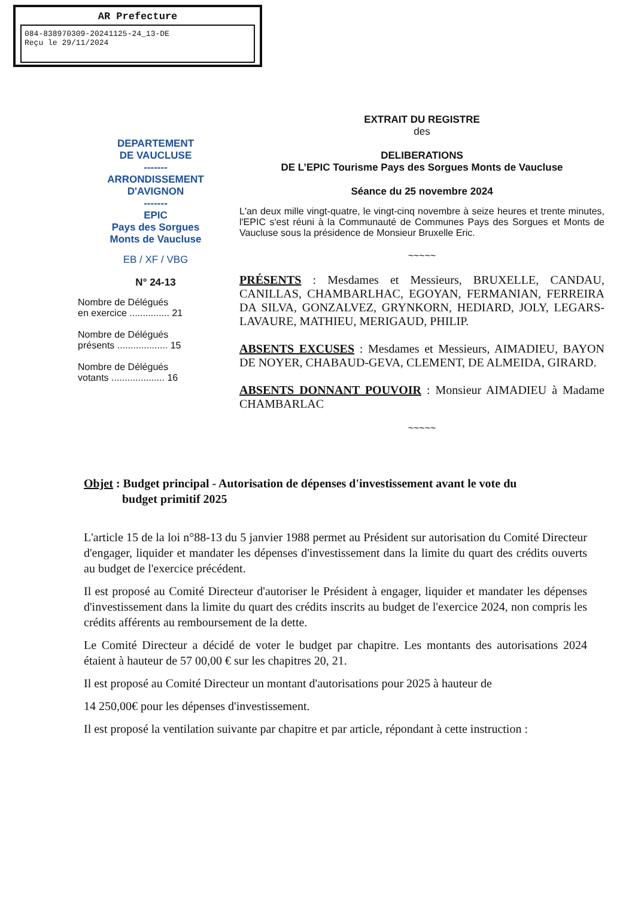AR Prefecture
084-838970309-20241125-24_13-DE
Reçu le 29/11/2024
DEPARTEMENT
DE VAUCLUSE
-------
ARRONDISSEMENT
D'AVIGNON
-------
EPIC
Pays des Sorgues
Monts de Vaucluse
EB / XF / VBG
N° 24-13
Nombre de Délégués
en exercice ............... 21
Nombre de Délégués
présents ................... 15
Nombre de Délégués
votants .................... 16
EXTRAIT DU REGISTRE
des
DELIBERATIONS
DE L’EPIC Tourisme Pays des Sorgues Monts de Vaucluse
Séance du 25 novembre 2024
L'an deux mille vingt-quatre, le vingt-cinq novembre à seize heures et trente minutes, l'EPIC s'est réuni à la Communauté de Communes Pays des Sorgues et Monts de Vaucluse sous la présidence de Monsieur Bruxelle Eric.
~~~~~
PRÉSENTS : Mesdames et Messieurs, BRUXELLE, CANDAU, CANILLAS, CHAMBARLHAC, EGOYAN, FERMANIAN, FERREIRA DA SILVA, GONZALVEZ, GRYNKORN, HEDIARD, JOLY, LEGARS-LAVAURE, MATHIEU, MERIGAUD, PHILIP.
ABSENTS EXCUSES : Mesdames et Messieurs, AIMADIEU, BAYON DE NOYER, CHABAUD-GEVA, CLEMENT, DE ALMEIDA, GIRARD.
ABSENTS DONNANT POUVOIR : Monsieur AIMADIEU à Madame CHAMBARLAC
~~~~~
Objet : Budget principal - Autorisation de dépenses d'investissement avant le vote du
budget primitif 2025
L'article 15 de la loi n°88-13 du 5 janvier 1988 permet au Président sur autorisation du Comité Directeur d'engager, liquider et mandater les dépenses d'investissement dans la limite du quart des crédits ouverts au budget de l'exercice précédent.
Il est proposé au Comité Directeur d'autoriser le Président à engager, liquider et mandater les dépenses d'investissement dans la limite du quart des crédits inscrits au budget de l'exercice 2024, non compris les crédits afférents au remboursement de la dette.
Le Comité Directeur a décidé de voter le budget par chapitre. Les montants des autorisations 2024 étaient à hauteur de 57 00,00 € sur les chapitres 20, 21.
Il est proposé au Comité Directeur un montant d'autorisations pour 2025 à hauteur de
14 250,00€ pour les dépenses d'investissement.
Il est proposé la ventilation suivante par chapitre et par article, répondant à cette instruction :